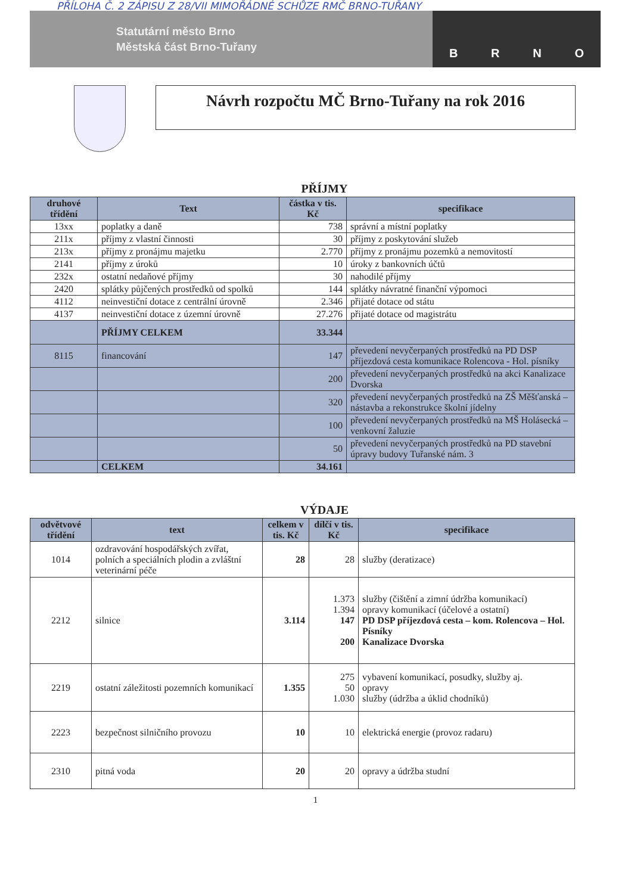PŘÍLOHA Č. 2 ZÁPISU Z 28/VII MIMOŘÁDNÉ SCHŮZE RMČ BRNO-TUŘANY
Statutární město Brno
Městská část Brno-Tuřany
BRNO
Návrh rozpočtu MČ Brno-Tuřany na rok 2016
PŘÍJMY
| druhové třídění | Text | částka v tis. Kč | specifikace |
| --- | --- | --- | --- |
| 13xx | poplatky a daně | 738 | správní a místní poplatky |
| 211x | příjmy z vlastní činnosti | 30 | příjmy z poskytování služeb |
| 213x | příjmy z pronájmu majetku | 2.770 | příjmy z pronájmu pozemků a nemovitostí |
| 2141 | příjmy z úroků | 10 | úroky z bankovních účtů |
| 232x | ostatní nedaňové příjmy | 30 | nahodilé příjmy |
| 2420 | splátky půjčených prostředků od spolků | 144 | splátky návratné finanční výpomoci |
| 4112 | neinvestiční dotace z centrální úrovně | 2.346 | přijaté dotace od státu |
| 4137 | neinvestiční dotace z územní úrovně | 27.276 | přijaté dotace od magistrátu |
| | PŘÍJMY CELKEM | 33.344 | |
| 8115 | financování | 147 | převedení nevyčerpaných prostředků na PD DSP příjezdová cesta komunikace Rolencova - Hol. písníky |
| | | 200 | převedení nevyčerpaných prostředků na akci Kanalizace Dvorska |
| | | 320 | převedení nevyčerpaných prostředků na ZŠ Měšťanská – nástavba a rekonstrukce školní jídelny |
| | | 100 | převedení nevyčerpaných prostředků na MŠ Holásecká – venkovní žaluzie |
| | | 50 | převedení nevyčerpaných prostředků na PD stavební úpravy budovy Tuřanské nám. 3 |
| | CELKEM | 34.161 | |
VÝDAJE
| odvětvové třídění | text | celkem v tis. Kč | dílčí v tis. Kč | specifikace |
| --- | --- | --- | --- | --- |
| 1014 | ozdravování hospodářských zvířat, polních a speciálních plodin a zvláštní veterinární péče | 28 | 28 | služby (deratizace) |
| 2212 | silnice | 3.114 | 1.373 1.394 147 200 | služby (čištění a zimní údržba komunikací) opravy komunikací (účelové a ostatní) PD DSP příjezdová cesta – kom. Rolencova – Hol. Písníky Kanalizace Dvorska |
| 2219 | ostatní záležitosti pozemních komunikací | 1.355 | 275 50 1.030 | vybavení komunikací, posudky, služby aj. opravy služby (údržba a úklid chodníků) |
| 2223 | bezpečnost silničního provozu | 10 | 10 | elektrická energie (provoz radaru) |
| 2310 | pitná voda | 20 | 20 | opravy a údržba studní |
1